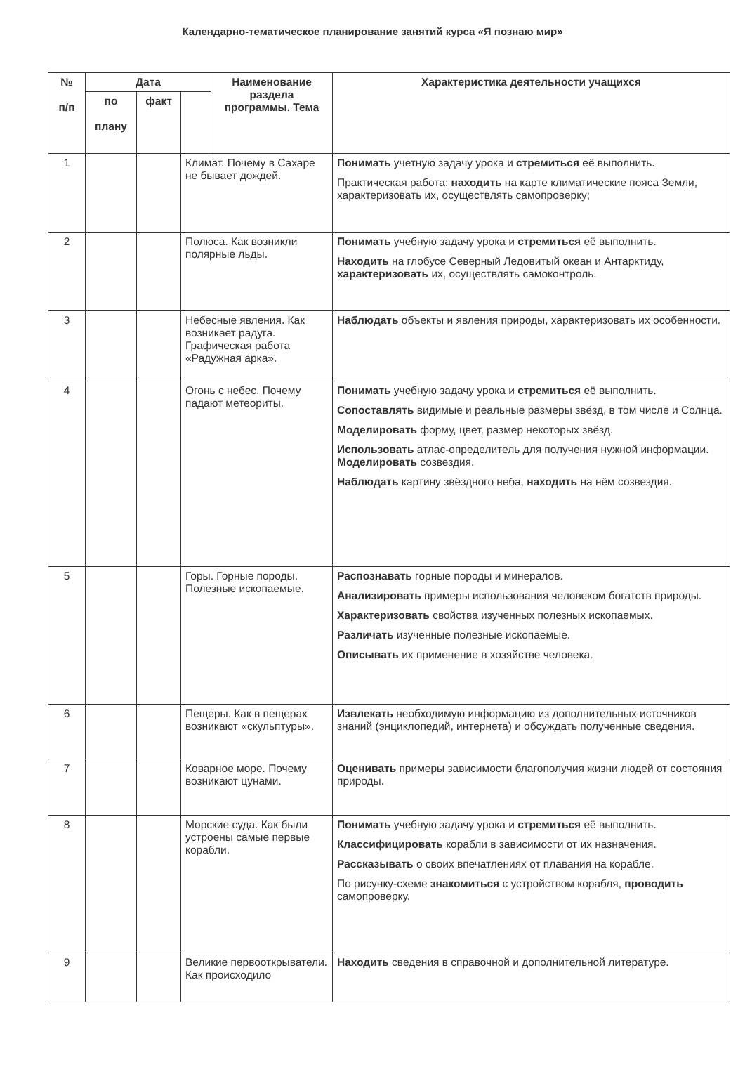Календарно-тематическое планирование занятий курса «Я познаю мир»
| № п/п | Дата | | | Наименование раздела программы. Тема | Характеристика деятельности учащихся |
| --- | --- | --- | --- | --- | --- |
| | по плану | факт | | | |
| 1 | | | Климат. Почему в Сахаре не бывает дождей. | | Понимать учетную задачу урока и стремиться её выполнить. Практическая работа: находить на карте климатические пояса Земли, характеризовать их, осуществлять самопроверку; |
| 2 | | | Полюса. Как возникли полярные льды. | | Понимать учебную задачу урока и стремиться её выполнить. Находить на глобусе Северный Ледовитый океан и Антарктиду, характеризовать их, осуществлять самоконтроль. |
| 3 | | | Небесные явления. Как возникает радуга. Графическая работа «Радужная арка». | | Наблюдать объекты и явления природы, характеризовать их особенности. |
| 4 | | | Огонь с небес. Почему падают метеориты. | | Понимать учебную задачу урока и стремиться её выполнить. Сопоставлять видимые и реальные размеры звёзд, в том числе и Солнца. Моделировать форму, цвет, размер некоторых звёзд. Использовать атлас-определитель для получения нужной информации. Моделировать созвездия. Наблюдать картину звёздного неба, находить на нём созвездия. |
| 5 | | | Горы. Горные породы. Полезные ископаемые. | | Распознавать горные породы и минералов. Анализировать примеры использования человеком богатств природы. Характеризовать свойства изученных полезных ископаемых. Различать изученные полезные ископаемые. Описывать их применение в хозяйстве человека. |
| 6 | | | Пещеры. Как в пещерах возникают «скульптуры». | | Извлекать необходимую информацию из дополнительных источников знаний (энциклопедий, интернета) и обсуждать полученные сведения. |
| 7 | | | Коварное море. Почему возникают цунами. | | Оценивать примеры зависимости благополучия жизни людей от состояния природы. |
| 8 | | | Морские суда. Как были устроены самые первые корабли. | | Понимать учебную задачу урока и стремиться её выполнить. Классифицировать корабли в зависимости от их назначения. Рассказывать о своих впечатлениях от плавания на корабле. По рисунку-схеме знакомиться с устройством корабля, проводить самопроверку. |
| 9 | | | Великие первооткрыватели. Как происходило | | Находить сведения в справочной и дополнительной литературе. |